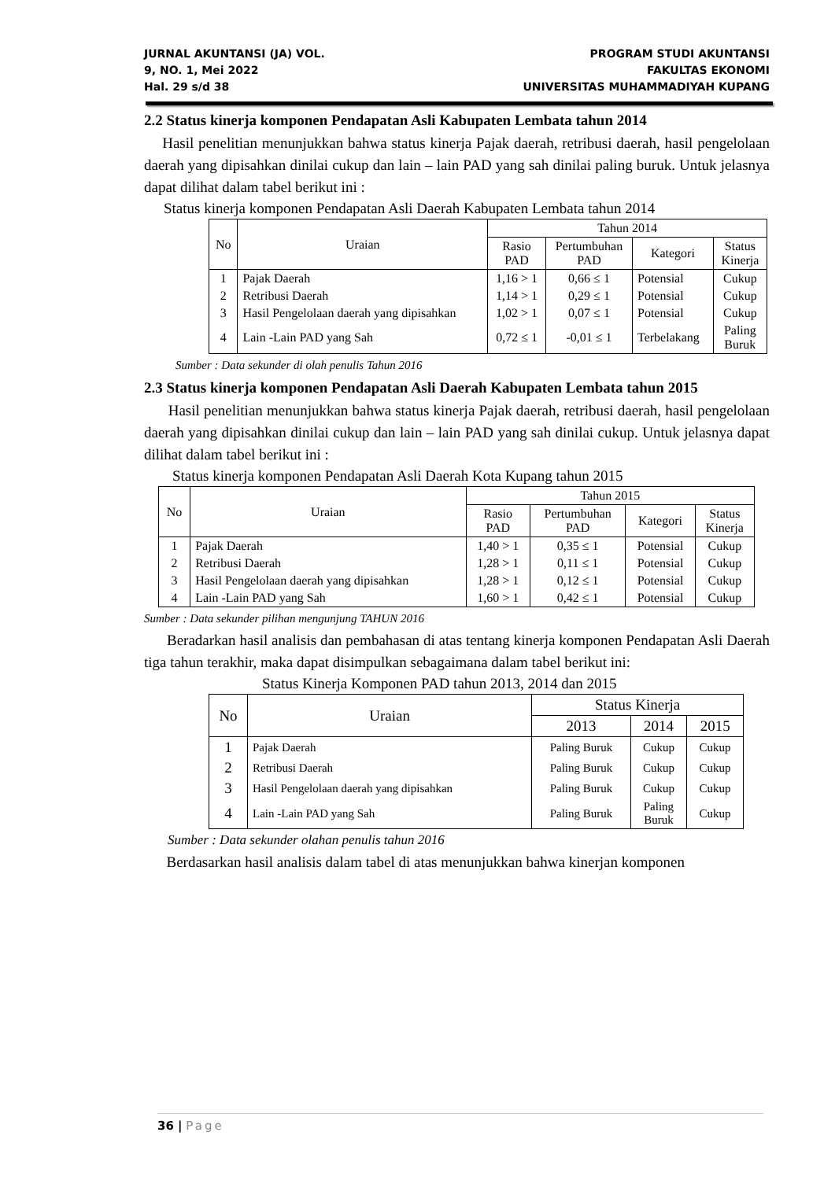JURNAL AKUNTANSI (JA) VOL.
9, NO. 1, Mei 2022
Hal. 29 s/d 38
PROGRAM STUDI AKUNTANSI
FAKULTAS EKONOMI
UNIVERSITAS MUHAMMADIYAH KUPANG
2.2 Status kinerja komponen Pendapatan Asli Kabupaten Lembata tahun 2014
Hasil penelitian menunjukkan bahwa status kinerja Pajak daerah, retribusi daerah, hasil pengelolaan daerah yang dipisahkan dinilai cukup dan lain – lain PAD yang sah dinilai paling buruk. Untuk jelasnya dapat dilihat dalam tabel berikut ini :
Status kinerja komponen Pendapatan Asli Daerah Kabupaten Lembata tahun 2014
| No | Uraian | Tahun 2014 | | | |
| --- | --- | --- | --- | --- | --- |
| | | Rasio PAD | Pertumbuhan PAD | Kategori | Status Kinerja |
| 1 | Pajak Daerah | 1,16 > 1 | 0,66 ≤ 1 | Potensial | Cukup |
| 2 | Retribusi Daerah | 1,14 > 1 | 0,29 ≤ 1 | Potensial | Cukup |
| 3 | Hasil Pengelolaan daerah yang dipisahkan | 1,02 > 1 | 0,07 ≤ 1 | Potensial | Cukup |
| 4 | Lain -Lain PAD yang Sah | 0,72 ≤ 1 | -0,01 ≤ 1 | Terbelakang | Paling Buruk |
Sumber : Data sekunder di olah penulis Tahun 2016
2.3 Status kinerja komponen Pendapatan Asli Daerah Kabupaten Lembata tahun 2015
Hasil penelitian menunjukkan bahwa status kinerja Pajak daerah, retribusi daerah, hasil pengelolaan daerah yang dipisahkan dinilai cukup dan lain – lain PAD yang sah dinilai cukup. Untuk jelasnya dapat dilihat dalam tabel berikut ini :
Status kinerja komponen Pendapatan Asli Daerah Kota Kupang tahun 2015
| No | Uraian | Tahun 2015 | | | |
| --- | --- | --- | --- | --- | --- |
| | | Rasio PAD | Pertumbuhan PAD | Kategori | Status Kinerja |
| 1 | Pajak Daerah | 1,40 > 1 | 0,35 ≤ 1 | Potensial | Cukup |
| 2 | Retribusi Daerah | 1,28 > 1 | 0,11 ≤ 1 | Potensial | Cukup |
| 3 | Hasil Pengelolaan daerah yang dipisahkan | 1,28 > 1 | 0,12 ≤ 1 | Potensial | Cukup |
| 4 | Lain -Lain PAD yang Sah | 1,60 > 1 | 0,42 ≤ 1 | Potensial | Cukup |
Sumber : Data sekunder pilihan mengunjung TAHUN 2016
Beradarkan hasil analisis dan pembahasan di atas tentang kinerja komponen Pendapatan Asli Daerah tiga tahun terakhir, maka dapat disimpulkan sebagaimana dalam tabel berikut ini:
Status Kinerja Komponen PAD tahun 2013, 2014 dan 2015
| No | Uraian | Status Kinerja | | |
| --- | --- | --- | --- | --- |
| | | 2013 | 2014 | 2015 |
| 1 | Pajak Daerah | Paling Buruk | Cukup | Cukup |
| 2 | Retribusi Daerah | Paling Buruk | Cukup | Cukup |
| 3 | Hasil Pengelolaan daerah yang dipisahkan | Paling Buruk | Cukup | Cukup |
| 4 | Lain -Lain PAD yang Sah | Paling Buruk | Paling Buruk | Cukup |
Sumber : Data sekunder olahan penulis tahun 2016
Berdasarkan hasil analisis dalam tabel di atas menunjukkan bahwa kinerjan komponen
36 | Page